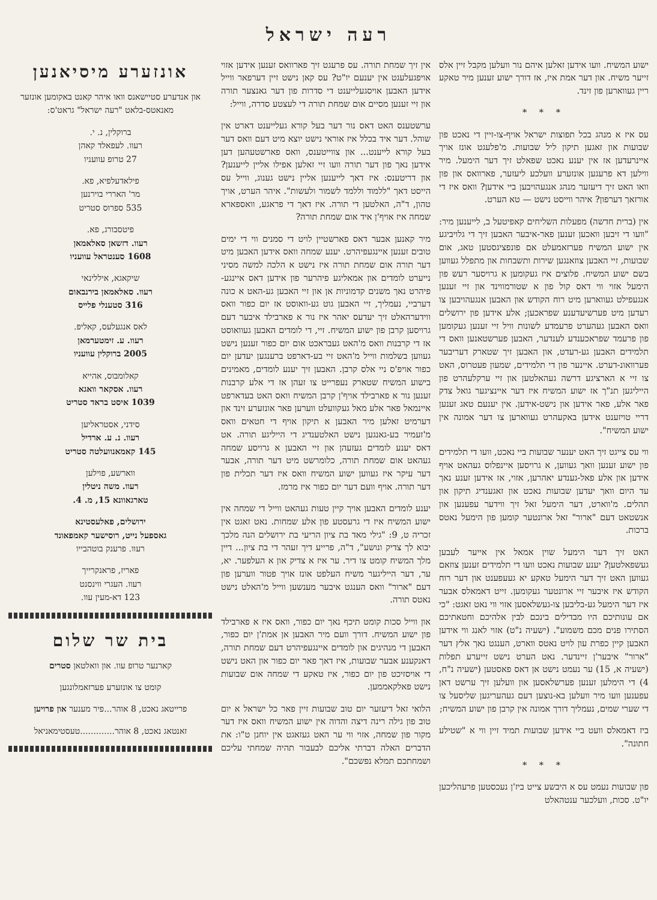רעה ישראל
ישוע המשיח. וועו אידען זאלען איהם נור וועלען מקבל זיין אלס זייער משיח. און דער אמת איז, אז דורך ישוע זענען מיר טאקע ריין געווארען פון זינד.
* * *
עס איז א מנהג בכל תפוצות ישראל אויף-צו-זיין די נאכט פון שבועות און זאגען תיקון ליל שבועות. מ'פלעגט אונז אויך איינרעדען אז אין יענע נאכט שפאלט זיך דער הימעל. מיר ווילען דא פרעגען אונזערע וועלכע ליעזער, פארוואס און פון וואו האט זיך דיעזער מנהג אנגעהויבען ביי אידען? וואס איז די אורזאך דערפון? איהר ווייסט נישט — טא הערט.
אין (ברית חדשה) מפעלות השליחים קאפיטעל ב, לייענען מיר: "וועו די זיבען וואכען זענען פאר-איבער האבען זיך די גלויביגע אין ישוע המשיח פערזאמעלט אם פונפציגסטען טאג, אום שבועות, זיי האבען צוזאנגען שירות ותשבחות און מתפלל געווען בשם ישוע המשיח. פלוצים איז געקומען א גרויסער רעש פון הימעל אזוי ווי דאס קול פון א שטורמווינד און זיי זענען אנגעפילט געווארען מיט רוח הקודש און האבען אנגעהויבען צו רעדען מיט פערשיעדענע שפראכען; אלע אידען פון ירושלים וואס האבען געהערט פרעמדע לשונות וויל זיי זענען געקומען פון פרעמד שפראכענדע לענדער, האבען פערשטאנען וואס די תלמידים האבען גע-רעדט, און האבען זיך שטארק דעריבער פערוואונ-דערט. איינער פון די תלמידים, שמעון פעטרוס, האט צו זיי א הארציגע דרשה געהאלטען און זיי ערקלעהרט פון הייליגען תנ"ך אז ישוע המשיח איז דער איינציגער גואל צדק פאר אלע, פאר אידען און נישט-אידען. אין יענעם טאג זענען דריי טויזענט אידען באקעהרט געווארען צו דער אמונה אין ישוע המשיח".
ווי עס צייגט זיך האט יענער שבועות ביי נאכט, וועו די תלמידים פון ישוע זענען וואך געווען, א גרויסען איינפלוס געהאט אויף אידען און אלע פאל-גענדע יאהרען, אזוי, אז אידען זענע נאך עד היום וואך יעדען שבועות נאכט און זאגענדיג תיקון און תהלים. מ'ווארט, דער הימעל זאל זיך ווידער עפענען און אנשטאט דעם "ארור" זאל ארונטער קומען פון הימעל נאטס ברכות.
האט זיך דער הימעל שוין אמאל אין אייער לעבען געשפאלטען? יענע שבועות נאכט וועו די תלמידים זענען צוזאם געווען האט זיך דער הימעל טאקע יא געעפענט און דער רוח הקודש איז איבער זיי ארונטער געקומען. זייט דאמאלס אבער איז דער הימעל גע-בליבען צו-געשלאסען אזוי ווי נאט זאגט: "כי אם עונותיכם היו מבדילים בינכם לבין אלהיכם וחטאתיכם הסתירו פנים מכם משמוע". (ישעיה נ"ט) אזוי לאנג ווי אידען האבען קיין כפרת עון לויט נאטס ווארט, הענגט נאך אלץ דער "ארור" איבער'ן זיינדער. נאט הערט נישט זייערע תפלות (ישעיה א, 15) ער נעמט נישט אן דאס פאסטען (ישעיה נ"ח, 4) די הימלען זענען פערשלאסען און וועלען זיך ערשט דאן עפענען וועו מיר וועלען בא-נוצען דעם געהעריגען שליסעל צו די שערי שמים, נעמליך דורך אמונה אין קרבן פון ישוע המשיח;
ביז דאמאלס וועט ביי אידען שבועות תמיד זיין ווי א "שטילע חתונה".
* * *
פון שבועות נעמט עס א היבשע צייט ביז'ן נעכסטען פרעהליכען יו"ט. סכות, וועלכער ענטהאלט
אין זיך שמחת תורה. עס פרעגט זיך פארוואס זענען אידען אזוי אויפגעלעגט אין יענעם יו"ט? עס קאן נישט זיין דערפאר ווייל אידען האבען אויסגעלייענט די סדרות פון דער גאנצער תורה און זיי זענען מסיים אום שמחת תורה די לעצטע סדרה, ווייל:
ערשטענס האט דאס נור דער בעל קורא געלייענט דארט אין שוהל. דער איד בכלל איז אוראי נישט יוצא מיט דעם וואס דער בעל קורא לייענט... און צווייטענס, וואס פארשטעהען דען אידען נאך פון דער תורה וועו זיי זאלען אפילו אליין לייענען? און דריטענס: איז דאך לייענען אליין נישט גענוג, ווייל עס הייסט דאך "ללמוד וללמד לשמור ולעשות". איהר הערט, אויך טהון, ד"ה, האלטען די תורה. איז דאך די פראגע, וואספארא שמחה איז אויף'ן איד אום שמחת תורה?
מיר קאנען אבער דאס פארשטיין לויט די סמנים ווי די ימים טובים זענען איינגעפיהרט. יענע שמחה וואס אידען האבען מיט דער תורה אום שמחת תורה איז נישט א הלכה למשה מסיני נייערט לומדים און אמאליגע פיהרער פון אידען דאס איינגע-פיהרט נאך משנים קדמוניות אן און זיי האבען גע-האט א כונה דערביי, נעמליך, זיי האבען גוט גע-וואוסט אז יום כפור וואס ווידערהאלט זיך יעדעס יאהר איז נור א פארבילד איבער דעם גרויסען קרבן פון ישוע המשיח. זיי, די לומדים האבען געוואוסט אז די קרבנות וואס מ'האט געבראכט אום יום כפור זענען נישט געווען בשלמות ווייל מ'האט זיי בע-דארפט ברענגען יעדען יום כפור אויפ'ס ניי אלס קרבן. האבען זיך יענע לומדים, מאמינים בישוע המשיח שטארק נעפרייט צו זעהן אז די אלע קרבנות זענען נור א פארבילד אויף'ן קרבן המשיח וואס האט בעדארפט איינמאל פאר אלע מאל געקוועלט ווערען פאר אונזערע זינד און דערמיט זאלען מיר האבען א תיקון אויף די חטאים וואס מ'זעמיר בע-גאנגען נישט האלטענדיג די הייליגע תורה. אט דאס יענע לומדים געזעהן און זיי האבען א גרויסע שמחה געהאט אום שמחת תורה, כלומרשט מיט דער תורה, אבער דער עיקר איז געווען ישוע המשיח וואס איז דער תכלית פון דער תורה. אויף וועם דער יום כפור איז מרמז.
יענע לומדים האבען אויך קיין טעות געהאט ווייל די שמחה אין ישוע המשיח איז די גרעסטע פון אלע שמחות. נאט זאגט אין זכריה ט, 9: "גילי מאד בת ציון הריעי בת ירושלים הנה מלכך יבוא לך צדיק ונושע", ד"ה, פרייע דיך זעהר די בת ציון... דיין מלך המשיח קומט צו דיר. ער איז א צדיק און א העלפער. יא, ער, דער הייליגער משיח העלפט אונז אויך פטור ווערען פון דעם "ארור" וואס הענגט איבער מענשען ווייל מ'האלט נישט נאטס תורה.
און ווייל סכות קומט תיכף נאך יום כפור, וואס איז א פארבילד פון ישוע המשיח. דורך וועם מיר האבען אן אמת'ן יום כפור, האבען די מנהיגים און לומדים איינגעפיהרט דעם שמחת תורה, דאנקענע אבער שבועות, איז דאך פאר יום כפור און האט נישט די אויסזיכט פון יום כפור, איז טאקע די שמחה אום שבועות נישט פאלקאממען.
הלואי זאל דיעזער יום טוב שבועות זיין פאר כל ישראל א יום טוב פון גילה רינה דיצה והדוה אין ישוע המשיח וואס איז דער מקור פון שמחה, אזוי ווי ער האט געזאגט אין יוחנן ט"ו: את הדברים האלה דברתי אליכם לבעבור תהיה שמחתי עליכם ושמחתכם תמלא נפשכם".
אונזערע מיסיאנען
און אנדערע סטיישאנס וואו איהר קאנט באקומען אונזער מאנאטס-בלאט "רעה ישראל" גראט'ס:
ברוקלין, נ. י.
רעוו. לעפאלד קאהן
27 טרופ עוועניו
פילאדעלפיא, פא.
מר' האררי בוירנען
535 ספרוס סטריט
פיטסבורג, פא.
רעוו. דזשאן סאלאמאן
1608 סענטראל עוועניו
שיקאגא, איללינאי
רעוו. סאלאמאן בירנבאום
316 סטענלי פלייס
לאס אנגעלעס, קאליפ.
רעוו. ע. זימטערמאן
2005 ברוקלין עוועניו
קאלומבוס, אהייא
רעוו. אסקאר וואגא
1039 איסט בראד סטריט
סידני, אסטראליען
רעוו. נ. ע. ארדיל
145 קאמאנוועלטה סטריט
ווארשע, פוילען
רעוו. משה ניטלין
טארגאוונא 15, מ. 4.
ירושלים, פאלעסטינא
גאספעל נייט, רוסישער קאמפאונד
רעוו. פרענק בוטהבייו
פאריז, פראנקרייך
רעוו. העגרי ווינסנט
123 דא-מעין עוו.
בית שר שלום
קארנער טרופ עוו. און וואלטאן סטרים
קומט צו אונזערע פערזאמלונגען
פרייטאג נאכט, 8 אוהר...פיר מענער און פרויען
זאנטאג נאכט, 8 אוהר.............טעסטימאניאל